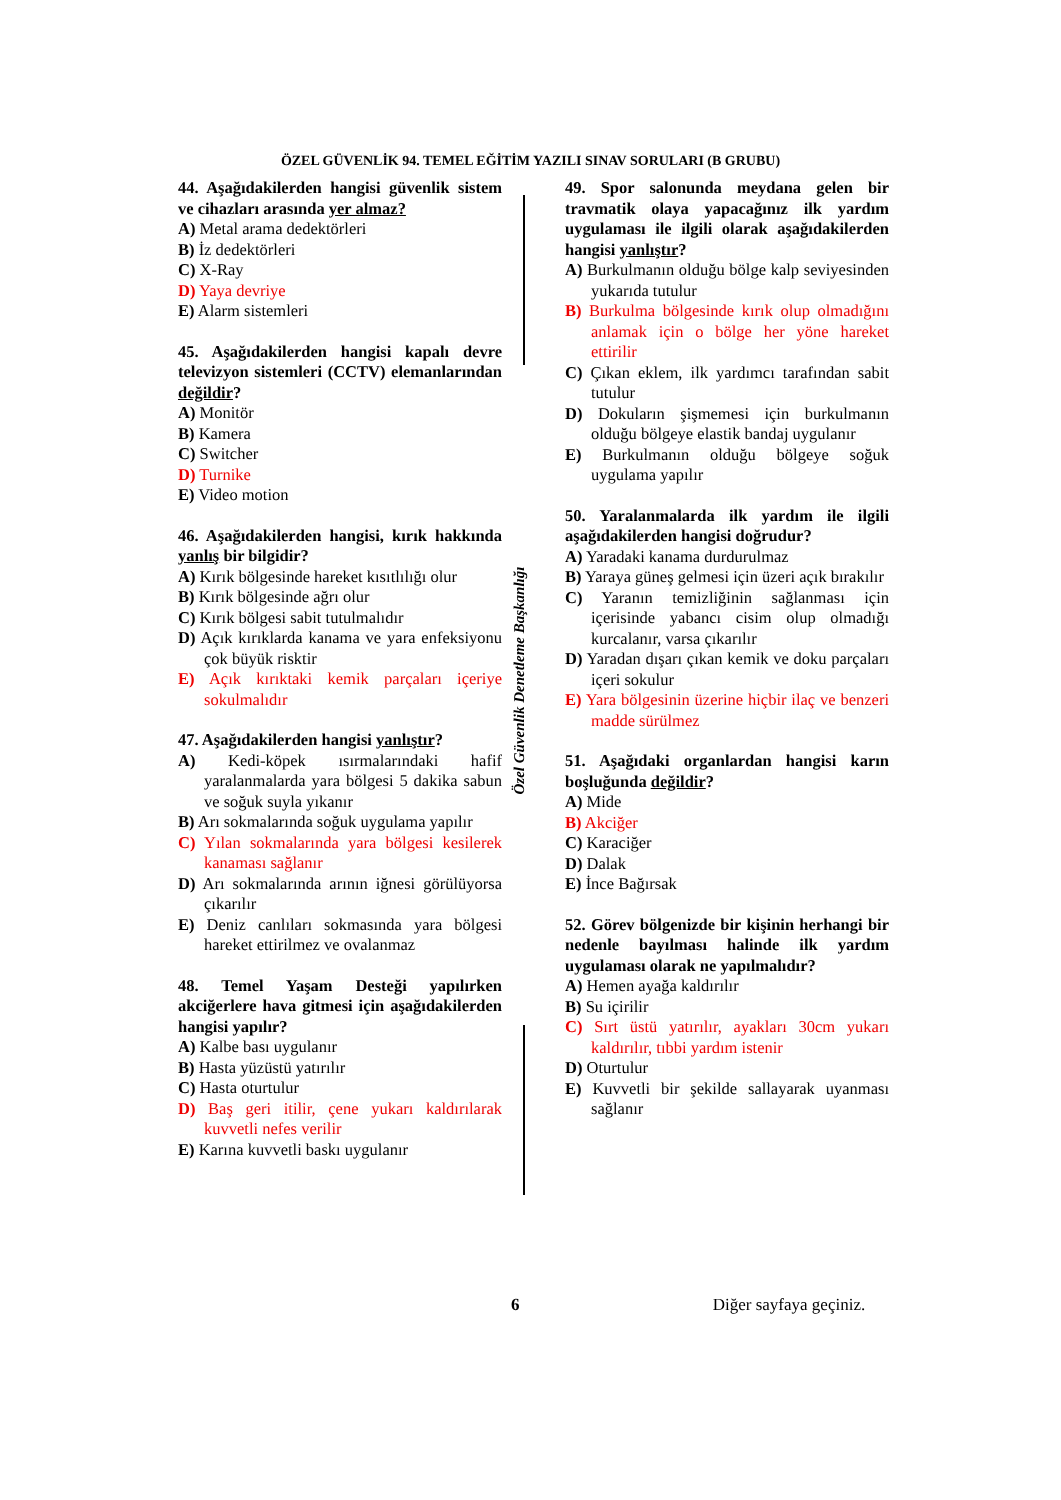ÖZEL GÜVENLİK 94. TEMEL EĞİTİM YAZILI SINAV SORULARI (B GRUBU)
Özel Güvenlik Denetleme Başkanlığı
44. Aşağıdakilerden hangisi güvenlik sistem ve cihazları arasında yer almaz?
A) Metal arama dedektörleri
B) İz dedektörleri
C) X-Ray
D) Yaya devriye
E) Alarm sistemleri
45. Aşağıdakilerden hangisi kapalı devre televizyon sistemleri (CCTV) elemanlarından değildir?
A) Monitör
B) Kamera
C) Switcher
D) Turnike
E) Video motion
46. Aşağıdakilerden hangisi, kırık hakkında yanlış bir bilgidir?
A) Kırık bölgesinde hareket kısıtlılığı olur
B) Kırık bölgesinde ağrı olur
C) Kırık bölgesi sabit tutulmalıdır
D) Açık kırıklarda kanama ve yara enfeksiyonu çok büyük risktir
E) Açık kırıktaki kemik parçaları içeriye sokulmalıdır
47. Aşağıdakilerden hangisi yanlıştır?
A) Kedi-köpek ısırmalarındaki hafif yaralanmalarda yara bölgesi 5 dakika sabun ve soğuk suyla yıkanır
B) Arı sokmalarında soğuk uygulama yapılır
C) Yılan sokmalarında yara bölgesi kesilerek kanaması sağlanır
D) Arı sokmalarında arının iğnesi görülüyorsa çıkarılır
E) Deniz canlıları sokmasında yara bölgesi hareket ettirilmez ve ovalanmaz
48. Temel Yaşam Desteği yapılırken akciğerlere hava gitmesi için aşağıdakilerden hangisi yapılır?
A) Kalbe bası uygulanır
B) Hasta yüzüstü yatırılır
C) Hasta oturtulur
D) Baş geri itilir, çene yukarı kaldırılarak kuvvetli nefes verilir
E) Karına kuvvetli baskı uygulanır
49. Spor salonunda meydana gelen bir travmatik olaya yapacağınız ilk yardım uygulaması ile ilgili olarak aşağıdakilerden hangisi yanlıştır?
A) Burkulmanın olduğu bölge kalp seviyesinden yukarıda tutulur
B) Burkulma bölgesinde kırık olup olmadığını anlamak için o bölge her yöne hareket ettirilir
C) Çıkan eklem, ilk yardımcı tarafından sabit tutulur
D) Dokuların şişmemesi için burkulmanın olduğu bölgeye elastik bandaj uygulanır
E) Burkulmanın olduğu bölgeye soğuk uygulama yapılır
50. Yaralanmalarda ilk yardım ile ilgili aşağıdakilerden hangisi doğrudur?
A) Yaradaki kanama durdurulmaz
B) Yaraya güneş gelmesi için üzeri açık bırakılır
C) Yaranın temizliğinin sağlanması için içerisinde yabancı cisim olup olmadığı kurcalanır, varsa çıkarılır
D) Yaradan dışarı çıkan kemik ve doku parçaları içeri sokulur
E) Yara bölgesinin üzerine hiçbir ilaç ve benzeri madde sürülmez
51. Aşağıdaki organlardan hangisi karın boşluğunda değildir?
A) Mide
B) Akciğer
C) Karaciğer
D) Dalak
E) İnce Bağırsak
52. Görev bölgenizde bir kişinin herhangi bir nedenle bayılması halinde ilk yardım uygulaması olarak ne yapılmalıdır?
A) Hemen ayağa kaldırılır
B) Su içirilir
C) Sırt üstü yatırılır, ayakları 30cm yukarı kaldırılır, tıbbi yardım istenir
D) Oturtulur
E) Kuvvetli bir şekilde sallayarak uyanması sağlanır
6 Diğer sayfaya geçiniz.